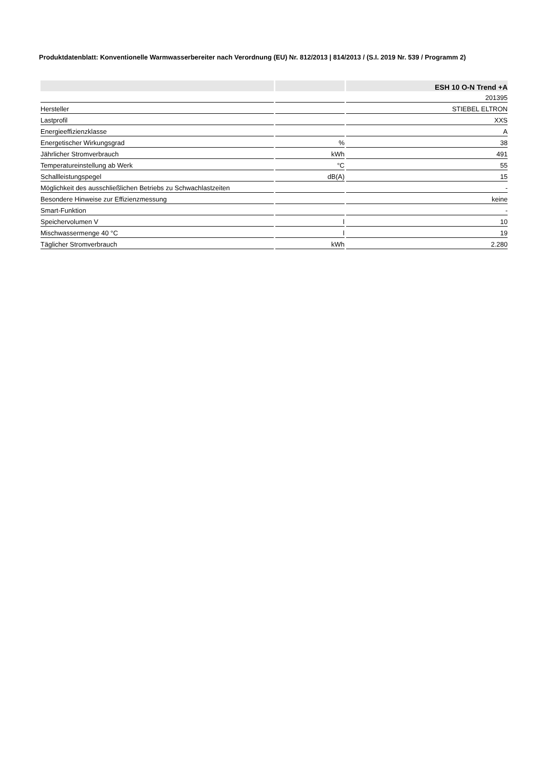Produktdatenblatt: Konventionelle Warmwasserbereiter nach Verordnung (EU) Nr. 812/2013 | 814/2013 / (S.I. 2019 Nr. 539 / Programm 2)
| | | ESH 10 O-N Trend +A |
| --- | --- | --- |
| | | 201395 |
| Hersteller | | STIEBEL ELTRON |
| Lastprofil | | XXS |
| Energieeffizienzklasse | | A |
| Energetischer Wirkungsgrad | % | 38 |
| Jährlicher Stromverbrauch | kWh | 491 |
| Temperatureinstellung ab Werk | °C | 55 |
| Schallleistungspegel | dB(A) | 15 |
| Möglichkeit des ausschließlichen Betriebs zu Schwachlastzeiten | | - |
| Besondere Hinweise zur Effizienzmessung | | keine |
| Smart-Funktion | | - |
| Speichervolumen V | l | 10 |
| Mischwassermenge 40 °C | l | 19 |
| Täglicher Stromverbrauch | kWh | 2.280 |